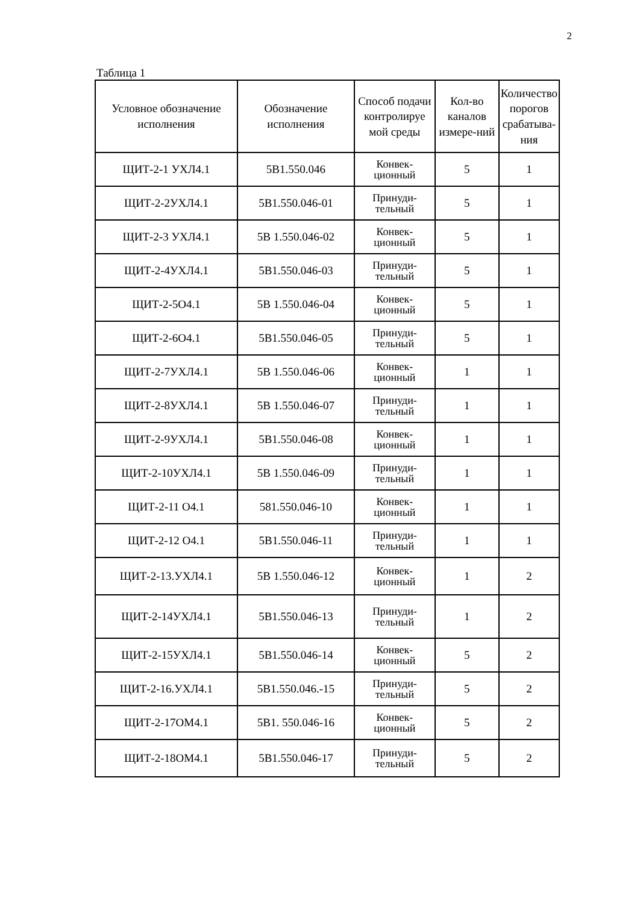2
Таблица 1
| Условное обозначение исполнения | Обозначение исполнения | Способ подачи контролируе мой среды | Кол-во каналов измере-ний | Количество порогов срабатыва-ния |
| --- | --- | --- | --- | --- |
| ЩИТ-2-1 УХЛ4.1 | 5В1.550.046 | Конвек-ционный | 5 | 1 |
| ЩИТ-2-2УХЛ4.1 | 5В1.550.046-01 | Принуди-тельный | 5 | 1 |
| ЩИТ-2-3 УХЛ4.1 | 5В 1.550.046-02 | Конвек-ционный | 5 | 1 |
| ЩИТ-2-4УХЛ4.1 | 5В1.550.046-03 | Принуди-тельный | 5 | 1 |
| ЩИТ-2-5О4.1 | 5В 1.550.046-04 | Конвек-ционный | 5 | 1 |
| ЩИТ-2-6О4.1 | 5В1.550.046-05 | Принуди-тельный | 5 | 1 |
| ЩИТ-2-7УХЛ4.1 | 5В 1.550.046-06 | Конвек-ционный | 1 | 1 |
| ЩИТ-2-8УХЛ4.1 | 5В 1.550.046-07 | Принуди-тельный | 1 | 1 |
| ЩИТ-2-9УХЛ4.1 | 5В1.550.046-08 | Конвек-ционный | 1 | 1 |
| ЩИТ-2-10УХЛ4.1 | 5В 1.550.046-09 | Принуди-тельный | 1 | 1 |
| ЩИТ-2-11 О4.1 | 581.550.046-10 | Конвек-ционный | 1 | 1 |
| ЩИТ-2-12 О4.1 | 5В1.550.046-11 | Принуди-тельный | 1 | 1 |
| ЩИТ-2-13.УХЛ4.1 | 5В 1.550.046-12 | Конвек-ционный | 1 | 2 |
| ЩИТ-2-14УХЛ4.1 | 5В1.550.046-13 | Принуди-тельный | 1 | 2 |
| ЩИТ-2-15УХЛ4.1 | 5В1.550.046-14 | Конвек-ционный | 5 | 2 |
| ЩИТ-2-16.УХЛ4.1 | 5В1.550.046.-15 | Принуди-тельный | 5 | 2 |
| ЩИТ-2-17ОМ4.1 | 5В1. 550.046-16 | Конвек-ционный | 5 | 2 |
| ЩИТ-2-18ОМ4.1 | 5В1.550.046-17 | Принуди-тельный | 5 | 2 |